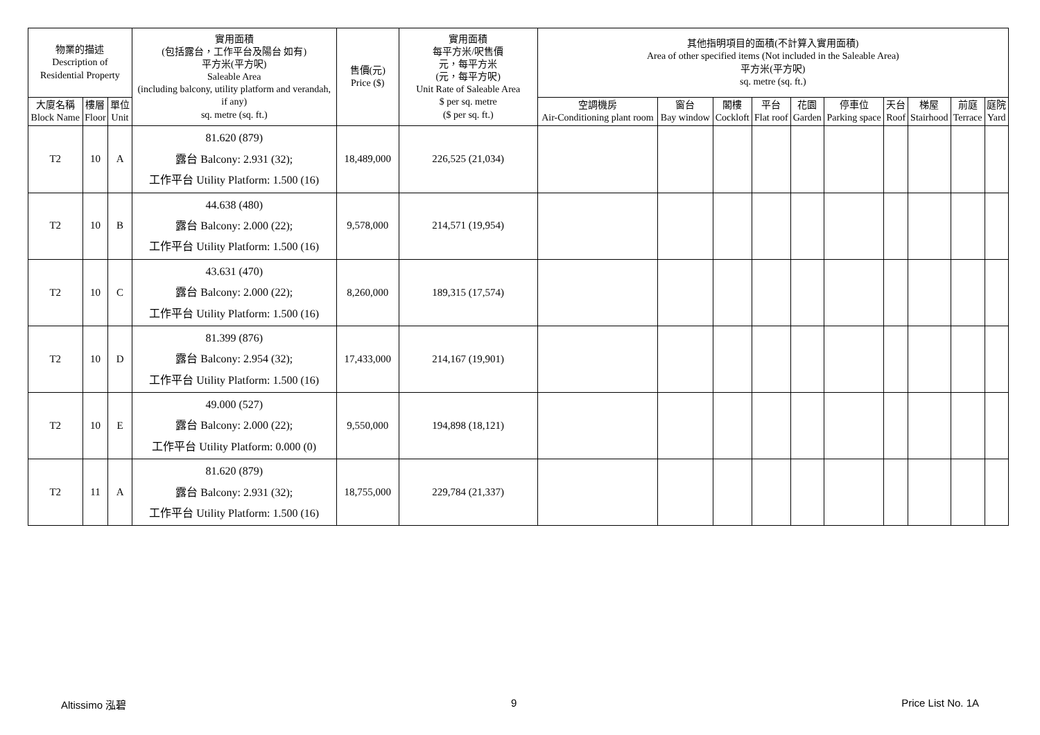| 物業的描述 Description of Residential Property | | | 實用面積 (包括露台，工作平台及陽台 如有) 平方米(平方呎) Saleable Area (including balcony, utility platform and verandah, if any) sq. metre (sq. ft.) | 售價(元) Price ($) | 實用面積 每平方米/呎售價 元，每平方米 (元，每平方呎) Unit Rate of Saleable Area $ per sq. metre ($ per sq. ft.) | 其他指明項目的面積(不計算入實用面積) Area of other specified items (Not included in the Saleable Area) 平方米(平方呎) sq. metre (sq. ft.) | | | | | | | | | |
| --- | --- | --- | --- | --- | --- | --- | --- | --- | --- | --- | --- | --- | --- | --- | --- |
| 大廈名稱 Block Name | 樓層 Floor | 單位 Unit | | | | 空調機房 Air-Conditioning plant room | 窗台 Bay window | 閣樓 Cockloft | 平台 Flat roof | 花園 Garden | 停車位 Parking space | 天台 Roof | 梯屋 Stairhood | 前庭 Terrace | 庭院 Yard |
| T2 | 10 | A | 81.620 (879) 露台 Balcony: 2.931 (32); 工作平台 Utility Platform: 1.500 (16) | 18,489,000 | 226,525 (21,034) | | | | | | | | | | |
| T2 | 10 | B | 44.638 (480) 露台 Balcony: 2.000 (22); 工作平台 Utility Platform: 1.500 (16) | 9,578,000 | 214,571 (19,954) | | | | | | | | | | |
| T2 | 10 | C | 43.631 (470) 露台 Balcony: 2.000 (22); 工作平台 Utility Platform: 1.500 (16) | 8,260,000 | 189,315 (17,574) | | | | | | | | | | |
| T2 | 10 | D | 81.399 (876) 露台 Balcony: 2.954 (32); 工作平台 Utility Platform: 1.500 (16) | 17,433,000 | 214,167 (19,901) | | | | | | | | | | |
| T2 | 10 | E | 49.000 (527) 露台 Balcony: 2.000 (22); 工作平台 Utility Platform: 0.000 (0) | 9,550,000 | 194,898 (18,121) | | | | | | | | | | |
| T2 | 11 | A | 81.620 (879) 露台 Balcony: 2.931 (32); 工作平台 Utility Platform: 1.500 (16) | 18,755,000 | 229,784 (21,337) | | | | | | | | | | |
Altissimo 泓碧 9 Price List No. 1A